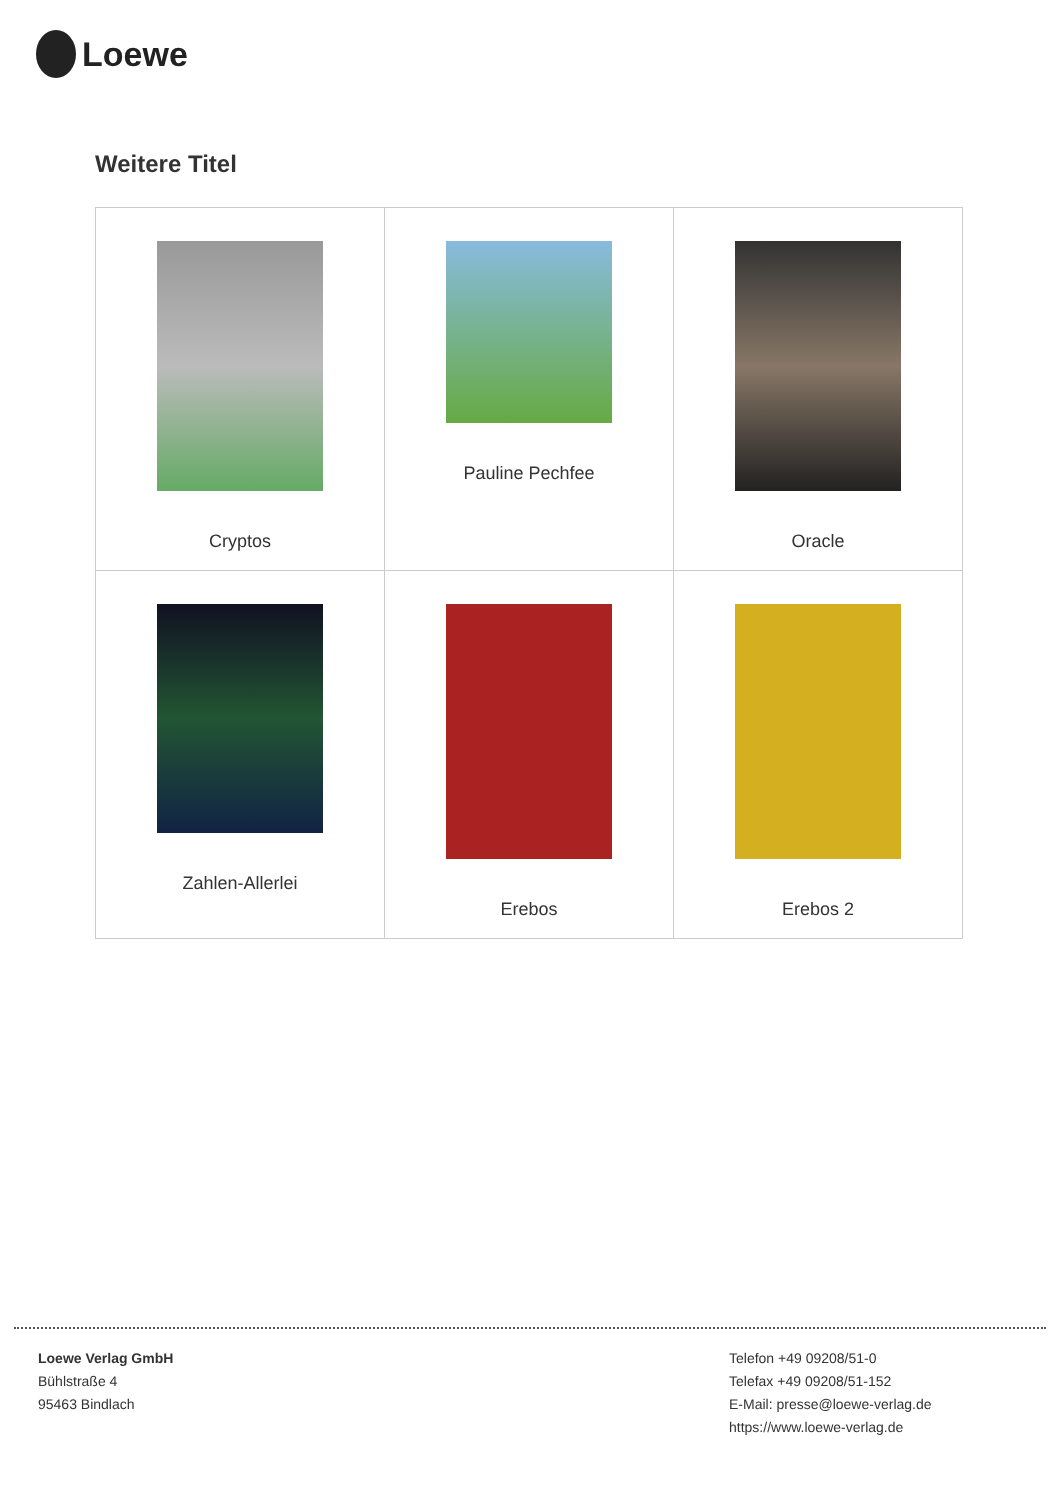Loewe
Weitere Titel
| Cryptos | Pauline Pechfee | Oracle |
| Zahlen-Allerlei | Erebos | Erebos 2 |
Loewe Verlag GmbH
Bühlstraße 4
95463 Bindlach
Telefon +49 09208/51-0
Telefax +49 09208/51-152
E-Mail: presse@loewe-verlag.de
https://www.loewe-verlag.de